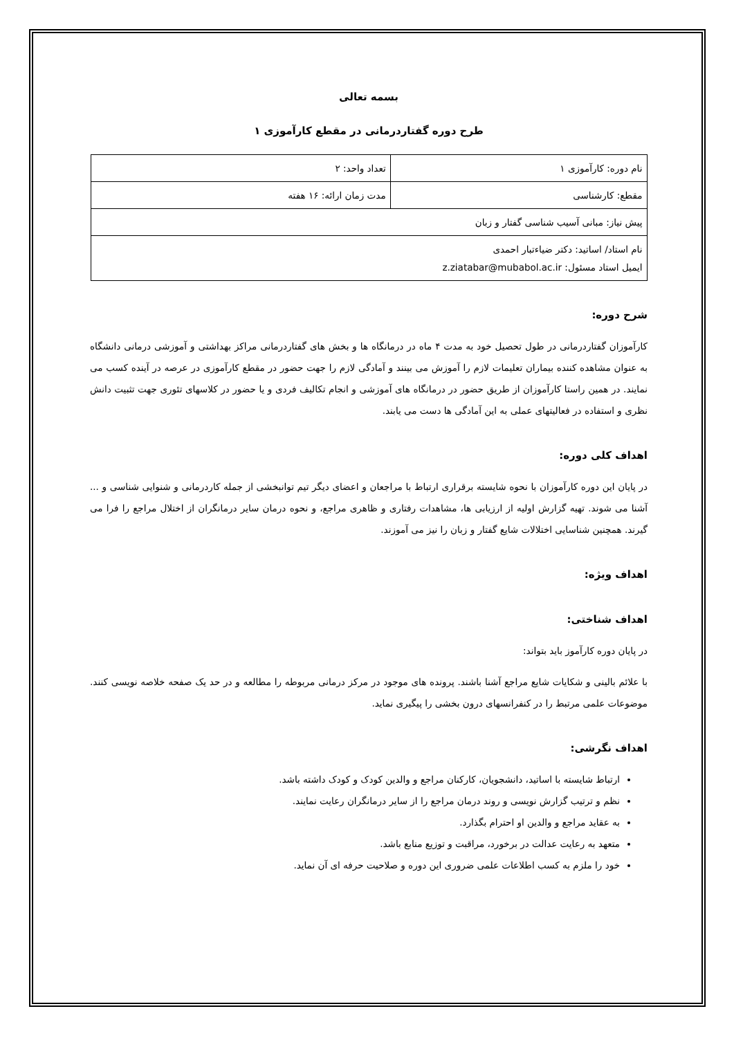بسمه تعالی
طرح دوره گفتاردرمانی در مقطع کارآموزی ۱
| نام دوره: کارآموزی ۱ | تعداد واحد: ۲ |
| مقطع: کارشناسی | مدت زمان ارائه: ۱۶ هفته |
| پیش نیاز: مبانی آسیب شناسی گفتار و زبان | |
| نام استاد/ اساتید: دکتر ضیاءتبار احمدی ایمیل استاد مسئول: z.ziatabar@mubabol.ac.ir | |
شرح دوره:
کارآموزان گفتاردرمانی در طول تحصیل خود به مدت ۴ ماه در درمانگاه ها و بخش های گفتاردرمانی مراکز بهداشتی و آموزشی درمانی دانشگاه به عنوان مشاهده کننده بیماران تعلیمات لازم را آموزش می بینند و آمادگی لازم را جهت حضور در مقطع کارآموزی در عرصه در آینده کسب می نمایند. در همین راستا کارآموزان از طریق حضور در درمانگاه های آموزشی و انجام تکالیف فردی و یا حضور در کلاسهای تئوری جهت تثبیت دانش نظری و استفاده در فعالیتهای عملی به این آمادگی ها دست می یابند.
اهداف کلی دوره:
در پایان این دوره کارآموزان با نحوه شایسته برقراری ارتباط با مراجعان و اعضای دیگر تیم توانبخشی از جمله کاردرمانی و شنوایی شناسی و ... آشنا می شوند. تهیه گزارش اولیه از ارزیابی ها، مشاهدات رفتاری و ظاهری مراجع، و نحوه درمان سایر درمانگران از اختلال مراجع را فرا می گیرند. همچنین شناسایی اختلالات شایع گفتار و زبان را نیز می آموزند.
اهداف ویژه:
اهداف شناختی:
در پایان دوره کارآموز باید بتواند:
با علائم بالینی و شکایات شایع مراجع آشنا باشند. پرونده های موجود در مرکز درمانی مربوطه را مطالعه و در حد یک صفحه خلاصه نویسی کنند. موضوعات علمی مرتبط را در کنفرانسهای درون بخشی را پیگیری نماید.
اهداف نگرشی:
ارتباط شایسته با اساتید، دانشجویان، کارکنان مراجع و والدین کودک و کودک داشته باشد.
نظم و ترتیب گزارش نویسی و روند درمان مراجع را از سایر درمانگران رعایت نمایند.
به عقاید مراجع و والدین او احترام بگذارد.
متعهد به رعایت عدالت در برخورد، مراقبت و توزیع منابع باشد.
خود را ملزم به کسب اطلاعات علمی ضروری این دوره و صلاحیت حرفه ای آن نماید.